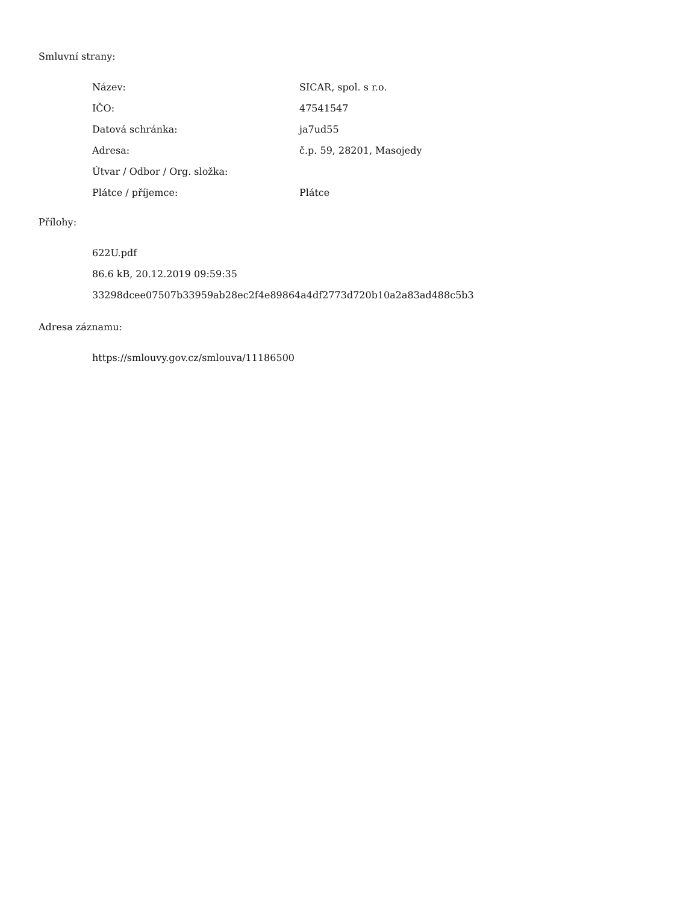Smluvní strany:
| Název: | SICAR, spol. s r.o. |
| IČO: | 47541547 |
| Datová schránka: | ja7ud55 |
| Adresa: | č.p. 59, 28201, Masojedy |
| Útvar / Odbor / Org. složka: | |
| Plátce / příjemce: | Plátce |
Přílohy:
622U.pdf
86.6 kB, 20.12.2019 09:59:35
33298dcee07507b33959ab28ec2f4e89864a4df2773d720b10a2a83ad488c5b3
Adresa záznamu:
https://smlouvy.gov.cz/smlouva/11186500